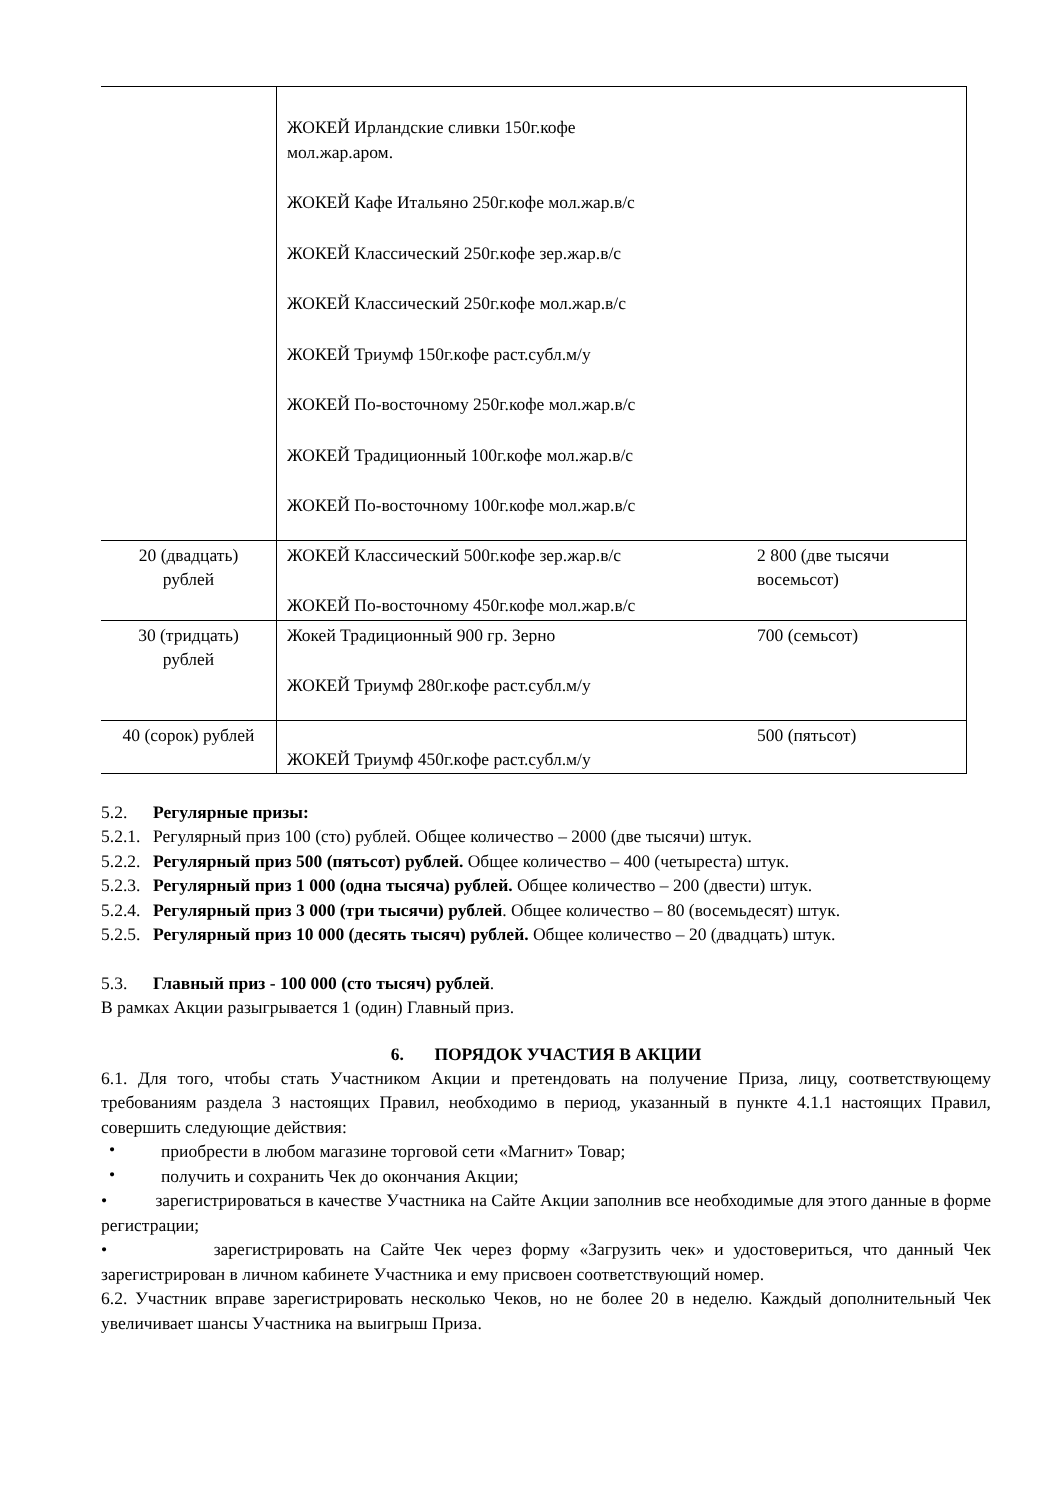| | ЖОКЕЙ Ирландские сливки 150г.кофе мол.жар.аром. ЖОКЕЙ Кафе Итальяно 250г.кофе мол.жар.в/с ЖОКЕЙ Классический 250г.кофе зер.жар.в/с ЖОКЕЙ Классический 250г.кофе мол.жар.в/с ЖОКЕЙ Триумф 150г.кофе раст.субл.м/у ЖОКЕЙ По-восточному 250г.кофе мол.жар.в/с ЖОКЕЙ Традиционный 100г.кофе мол.жар.в/с ЖОКЕЙ По-восточному 100г.кофе мол.жар.в/с | |
| 20 (двадцать) рублей | ЖОКЕЙ Классический 500г.кофе зер.жар.в/с ЖОКЕЙ По-восточному 450г.кофе мол.жар.в/с | 2 800 (две тысячи восемьсот) |
| 30 (тридцать) рублей | Жокей Традиционный 900 гр. Зерно ЖОКЕЙ Триумф 280г.кофе раст.субл.м/у | 700 (семьсот) |
| 40 (сорок) рублей | ЖОКЕЙ Триумф 450г.кофе раст.субл.м/у | 500 (пятьсот) |
5.2. Регулярные призы:
5.2.1. Регулярный приз 100 (сто) рублей. Общее количество – 2000 (две тысячи) штук.
5.2.2. Регулярный приз 500 (пятьсот) рублей. Общее количество – 400 (четыреста) штук.
5.2.3. Регулярный приз 1 000 (одна тысяча) рублей. Общее количество – 200 (двести) штук.
5.2.4. Регулярный приз 3 000 (три тысячи) рублей. Общее количество – 80 (восемьдесят) штук.
5.2.5. Регулярный приз 10 000 (десять тысяч) рублей. Общее количество – 20 (двадцать) штук.
5.3. Главный приз - 100 000 (сто тысяч) рублей.
В рамках Акции разыгрывается 1 (один) Главный приз.
6. ПОРЯДОК УЧАСТИЯ В АКЦИИ
6.1. Для того, чтобы стать Участником Акции и претендовать на получение Приза, лицу, соответствующему требованиям раздела 3 настоящих Правил, необходимо в период, указанный в пункте 4.1.1 настоящих Правил, совершить следующие действия:
•
приобрести в любом магазине торговой сети «Магнит» Товар;
•
получить и сохранить Чек до окончания Акции;
• зарегистрироваться в качестве Участника на Сайте Акции заполнив все необходимые для этого данные в форме регистрации;
• зарегистрировать на Сайте Чек через форму «Загрузить чек» и удостовериться, что данный Чек зарегистрирован в личном кабинете Участника и ему присвоен соответствующий номер.
6.2. Участник вправе зарегистрировать несколько Чеков, но не более 20 в неделю. Каждый дополнительный Чек увеличивает шансы Участника на выигрыш Приза.